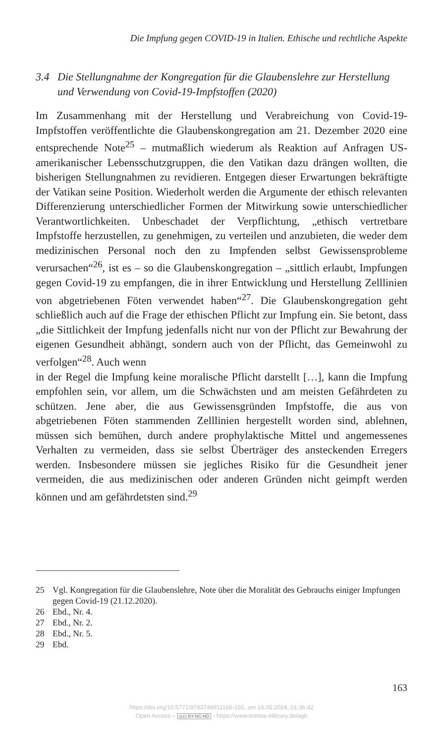Die Impfung gegen COVID-19 in Italien. Ethische und rechtliche Aspekte
3.4 Die Stellungnahme der Kongregation für die Glaubenslehre zur Herstellung und Verwendung von Covid-19-Impfstoffen (2020)
Im Zusammenhang mit der Herstellung und Verabreichung von Covid-19-Impfstoffen veröffentlichte die Glaubenskongregation am 21. Dezember 2020 eine entsprechende Note<sup>25</sup> – mutmaßlich wiederum als Reaktion auf Anfragen US-amerikanischer Lebensschutzgruppen, die den Vatikan dazu drängen wollten, die bisherigen Stellungnahmen zu revidieren. Entgegen dieser Erwartungen bekräftigte der Vatikan seine Position. Wiederholt werden die Argumente der ethisch relevanten Differenzierung unterschiedlicher Formen der Mitwirkung sowie unterschiedlicher Verantwortlichkeiten. Unbeschadet der Verpflichtung, „ethisch vertretbare Impfstoffe herzustellen, zu genehmigen, zu verteilen und anzubieten, die weder dem medizinischen Personal noch den zu Impfenden selbst Gewissensprobleme verursachen“<sup>26</sup>, ist es – so die Glaubenskongregation – „sittlich erlaubt, Impfungen gegen Covid-19 zu empfangen, die in ihrer Entwicklung und Herstellung Zelllinien von abgetriebenen Föten verwendet haben“<sup>27</sup>. Die Glaubenskongregation geht schließlich auch auf die Frage der ethischen Pflicht zur Impfung ein. Sie betont, dass „die Sittlichkeit der Impfung jedenfalls nicht nur von der Pflicht zur Bewahrung der eigenen Gesundheit abhängt, sondern auch von der Pflicht, das Gemeinwohl zu verfolgen“<sup>28</sup>. Auch wenn
in der Regel die Impfung keine moralische Pflicht darstellt […], kann die Impfung empfohlen sein, vor allem, um die Schwächsten und am meisten Gefährdeten zu schützen. Jene aber, die aus Gewissensgründen Impfstoffe, die aus von abgetriebenen Föten stammenden Zelllinien hergestellt worden sind, ablehnen, müssen sich bemühen, durch andere prophylaktische Mittel und angemessenes Verhalten zu vermeiden, dass sie selbst Überträger des ansteckenden Erregers werden. Insbesondere müssen sie jegliches Risiko für die Gesundheit jener vermeiden, die aus medizinischen oder anderen Gründen nicht geimpft werden können und am gefährdetsten sind.<sup>29</sup>
25 Vgl. Kongregation für die Glaubenslehre, Note über die Moralität des Gebrauchs einiger Impfungen gegen Covid-19 (21.12.2020).
26 Ebd., Nr. 4.
27 Ebd., Nr. 2.
28 Ebd., Nr. 5.
29 Ebd.
163
https://doi.org/10.5771/9783748911166-155, am 16.05.2024, 01:36:42
Open Access – (cc) BY-NC-ND - https://www.nomos-elibrary.de/agb